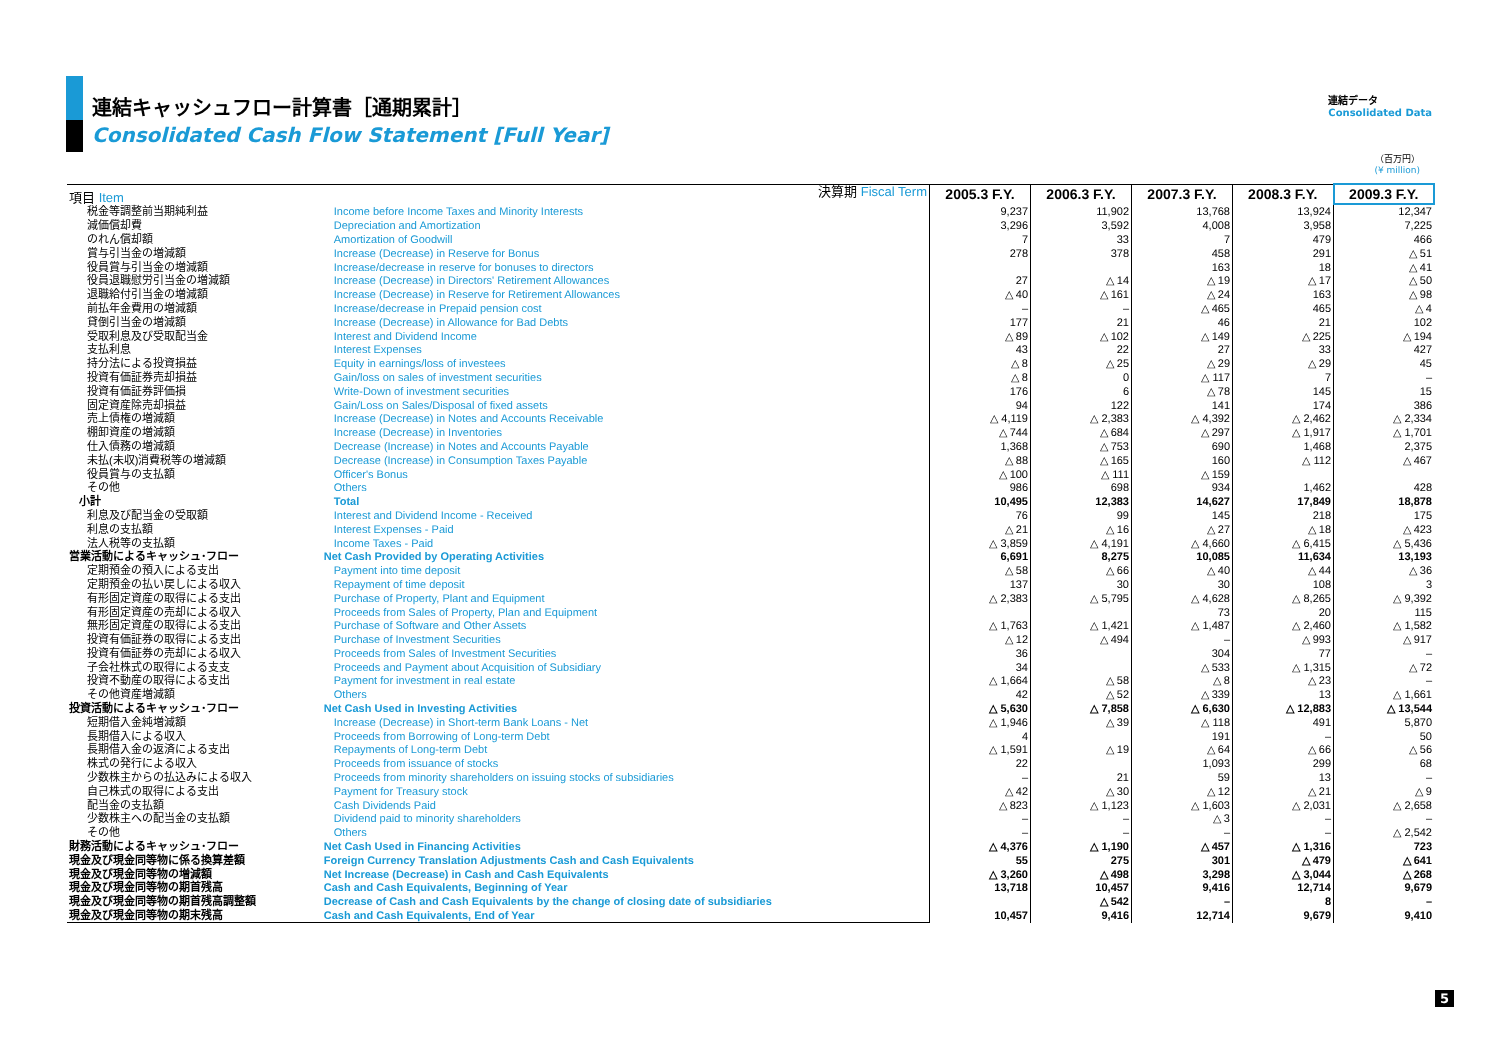連結キャッシュフロー計算書［通期累計］
Consolidated Cash Flow Statement [Full Year]
連結データ
Consolidated Data
（百万円）
(¥ million)
| 項目 Item | 決算期 Fiscal Term | 2005.3 F.Y. | 2006.3 F.Y. | 2007.3 F.Y. | 2008.3 F.Y. | 2009.3 F.Y. |
| 税金等調整前当期純利益 | Income before Income Taxes and Minority Interests | 9,237 | 11,902 | 13,768 | 13,924 | 12,347 |
| 減価償却費 | Depreciation and Amortization | 3,296 | 3,592 | 4,008 | 3,958 | 7,225 |
| のれん償却額 | Amortization of Goodwill | 7 | 33 | 7 | 479 | 466 |
| 賞与引当金の増減額 | Increase (Decrease) in Reserve for Bonus | 278 | 378 | 458 | 291 | △ 51 |
| 役員賞与引当金の増減額 | Increase/decrease in reserve for bonuses to directors | | | 163 | 18 | △ 41 |
| 役員退職慰労引当金の増減額 | Increase (Decrease) in Directors' Retirement Allowances | 27 | △ 14 | △ 19 | △ 17 | △ 50 |
| 退職給付引当金の増減額 | Increase (Decrease) in Reserve for Retirement Allowances | △ 40 | △ 161 | △ 24 | 163 | △ 98 |
| 前払年金費用の増減額 | Increase/decrease in Prepaid pension cost | – | – | △ 465 | 465 | △ 4 |
| 貸倒引当金の増減額 | Increase (Decrease) in Allowance for Bad Debts | 177 | 21 | 46 | 21 | 102 |
| 受取利息及び受取配当金 | Interest and Dividend Income | △ 89 | △ 102 | △ 149 | △ 225 | △ 194 |
| 支払利息 | Interest Expenses | 43 | 22 | 27 | 33 | 427 |
| 持分法による投資損益 | Equity in earnings/loss of investees | △ 8 | △ 25 | △ 29 | △ 29 | 45 |
| 投資有価証券売却損益 | Gain/loss on sales of investment securities | △ 8 | 0 | △ 117 | 7 | – |
| 投資有価証券評価損 | Write-Down of investment securities | 176 | 6 | △ 78 | 145 | 15 |
| 固定資産除売却損益 | Gain/Loss on Sales/Disposal of fixed assets | 94 | 122 | 141 | 174 | 386 |
| 売上債権の増減額 | Increase (Decrease) in Notes and Accounts Receivable | △ 4,119 | △ 2,383 | △ 4,392 | △ 2,462 | △ 2,334 |
| 棚卸資産の増減額 | Increase (Decrease) in Inventories | △ 744 | △ 684 | △ 297 | △ 1,917 | △ 1,701 |
| 仕入債務の増減額 | Decrease (Increase) in Notes and Accounts Payable | 1,368 | △ 753 | 690 | 1,468 | 2,375 |
| 未払(未収)消費税等の増減額 | Decrease (Increase) in Consumption Taxes Payable | △ 88 | △ 165 | 160 | △ 112 | △ 467 |
| 役員賞与の支払額 | Officer's Bonus | △ 100 | △ 111 | △ 159 | | |
| その他 | Others | 986 | 698 | 934 | 1,462 | 428 |
| 小計 | Total | 10,495 | 12,383 | 14,627 | 17,849 | 18,878 |
| 利息及び配当金の受取額 | Interest and Dividend Income - Received | 76 | 99 | 145 | 218 | 175 |
| 利息の支払額 | Interest Expenses - Paid | △ 21 | △ 16 | △ 27 | △ 18 | △ 423 |
| 法人税等の支払額 | Income Taxes - Paid | △ 3,859 | △ 4,191 | △ 4,660 | △ 6,415 | △ 5,436 |
| 営業活動によるキャッシュ･フロー | Net Cash Provided by Operating Activities | 6,691 | 8,275 | 10,085 | 11,634 | 13,193 |
| 定期預金の預入による支出 | Payment into time deposit | △ 58 | △ 66 | △ 40 | △ 44 | △ 36 |
| 定期預金の払い戻しによる収入 | Repayment of time deposit | 137 | 30 | 30 | 108 | 3 |
| 有形固定資産の取得による支出 | Purchase of Property, Plant and Equipment | △ 2,383 | △ 5,795 | △ 4,628 | △ 8,265 | △ 9,392 |
| 有形固定資産の売却による収入 | Proceeds from Sales of Property, Plan and Equipment | | | 73 | 20 | 115 |
| 無形固定資産の取得による支出 | Purchase of Software and Other Assets | △ 1,763 | △ 1,421 | △ 1,487 | △ 2,460 | △ 1,582 |
| 投資有価証券の取得による支出 | Purchase of Investment Securities | △ 12 | △ 494 | – | △ 993 | △ 917 |
| 投資有価証券の売却による収入 | Proceeds from Sales of Investment Securities | 36 | | 304 | 77 | – |
| 子会社株式の取得による支支 | Proceeds and Payment about Acquisition of Subsidiary | 34 | | △ 533 | △ 1,315 | △ 72 |
| 投資不動産の取得による支出 | Payment for investment in real estate | △ 1,664 | △ 58 | △ 8 | △ 23 | – |
| その他資産増減額 | Others | 42 | △ 52 | △ 339 | 13 | △ 1,661 |
| 投資活動によるキャッシュ･フロー | Net Cash Used in Investing Activities | △ 5,630 | △ 7,858 | △ 6,630 | △ 12,883 | △ 13,544 |
| 短期借入金純増減額 | Increase (Decrease) in Short-term Bank Loans - Net | △ 1,946 | △ 39 | △ 118 | 491 | 5,870 |
| 長期借入による収入 | Proceeds from Borrowing of Long-term Debt | 4 | | 191 | – | 50 |
| 長期借入金の返済による支出 | Repayments of Long-term Debt | △ 1,591 | △ 19 | △ 64 | △ 66 | △ 56 |
| 株式の発行による収入 | Proceeds from issuance of stocks | 22 | | 1,093 | 299 | 68 |
| 少数株主からの払込みによる収入 | Proceeds from minority shareholders on issuing stocks of subsidiaries | – | 21 | 59 | 13 | – |
| 自己株式の取得による支出 | Payment for Treasury stock | △ 42 | △ 30 | △ 12 | △ 21 | △ 9 |
| 配当金の支払額 | Cash Dividends Paid | △ 823 | △ 1,123 | △ 1,603 | △ 2,031 | △ 2,658 |
| 少数株主への配当金の支払額 | Dividend paid to minority shareholders | – | – | △ 3 | – | – |
| その他 | Others | – | – | – | – | △ 2,542 |
| 財務活動によるキャッシュ･フロー | Net Cash Used in Financing Activities | △ 4,376 | △ 1,190 | △ 457 | △ 1,316 | 723 |
| 現金及び現金同等物に係る換算差額 | Foreign Currency Translation Adjustments Cash and Cash Equivalents | 55 | 275 | 301 | △ 479 | △ 641 |
| 現金及び現金同等物の増減額 | Net Increase (Decrease) in Cash and Cash Equivalents | △ 3,260 | △ 498 | 3,298 | △ 3,044 | △ 268 |
| 現金及び現金同等物の期首残高 | Cash and Cash Equivalents, Beginning of Year | 13,718 | 10,457 | 9,416 | 12,714 | 9,679 |
| 現金及び現金同等物の期首残高調整額 | Decrease of Cash and Cash Equivalents by the change of closing date of subsidiaries | | △ 542 | – | 8 | – |
| 現金及び現金同等物の期末残高 | Cash and Cash Equivalents, End of Year | 10,457 | 9,416 | 12,714 | 9,679 | 9,410 |
5